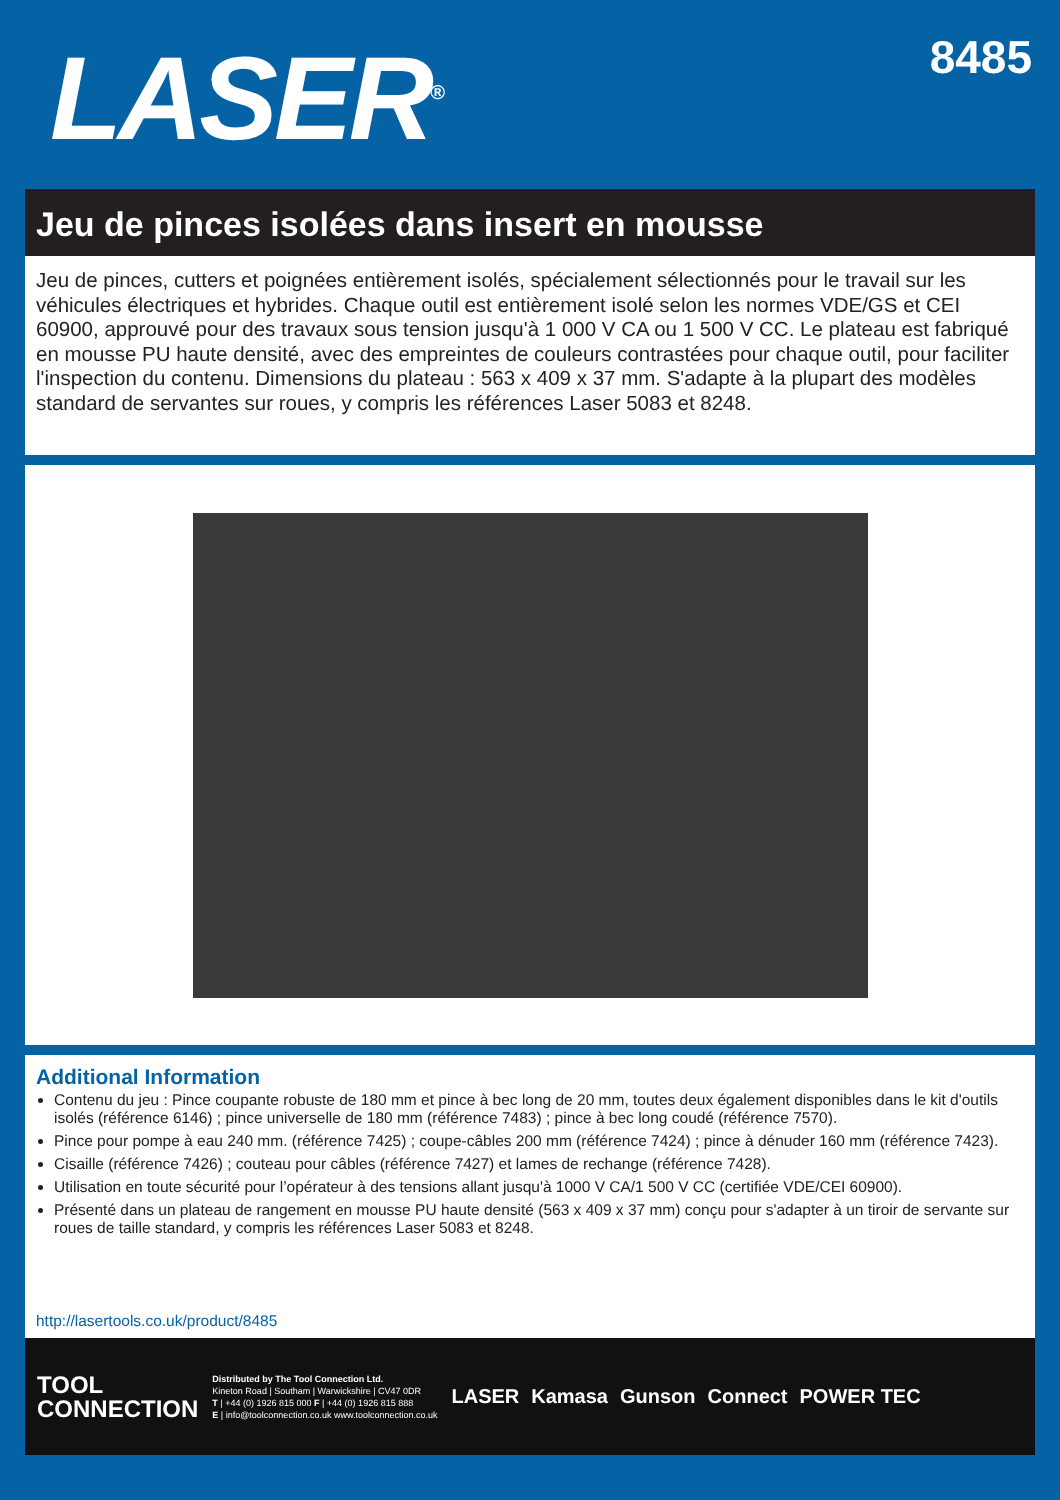LASER<sup>®</sup>
8485
Jeu de pinces isolées dans insert en mousse
Jeu de pinces, cutters et poignées entièrement isolés, spécialement sélectionnés pour le travail sur les véhicules électriques et hybrides. Chaque outil est entièrement isolé selon les normes VDE/GS et CEI 60900, approuvé pour des travaux sous tension jusqu'à 1 000 V CA ou 1 500 V CC. Le plateau est fabriqué en mousse PU haute densité, avec des empreintes de couleurs contrastées pour chaque outil, pour faciliter l'inspection du contenu. Dimensions du plateau : 563 x 409 x 37 mm. S'adapte à la plupart des modèles standard de servantes sur roues, y compris les références Laser 5083 et 8248.
Additional Information
Contenu du jeu : Pince coupante robuste de 180 mm et pince à bec long de 20 mm, toutes deux également disponibles dans le kit d'outils isolés (référence 6146) ; pince universelle de 180 mm (référence 7483) ; pince à bec long coudé (référence 7570).
Pince pour pompe à eau 240 mm. (référence 7425) ; coupe-câbles 200 mm (référence 7424) ; pince à dénuder 160 mm (référence 7423).
Cisaille (référence 7426) ; couteau pour câbles (référence 7427) et lames de rechange (référence 7428).
Utilisation en toute sécurité pour l’opérateur à des tensions allant jusqu'à 1000 V CA/1 500 V CC (certifiée VDE/CEI 60900).
Présenté dans un plateau de rangement en mousse PU haute densité (563 x 409 x 37 mm) conçu pour s'adapter à un tiroir de servante sur roues de taille standard, y compris les références Laser 5083 et 8248.
http://lasertools.co.uk/product/8485
TOOL
CONNECTION
Distributed by The Tool Connection Ltd.
Kineton Road | Southam | Warwickshire | CV47 0DR
T | +44 (0) 1926 815 000 F | +44 (0) 1926 815 888
E | info@toolconnection.co.uk www.toolconnection.co.uk
LASER Kamasa Gunson Connect POWER TEC